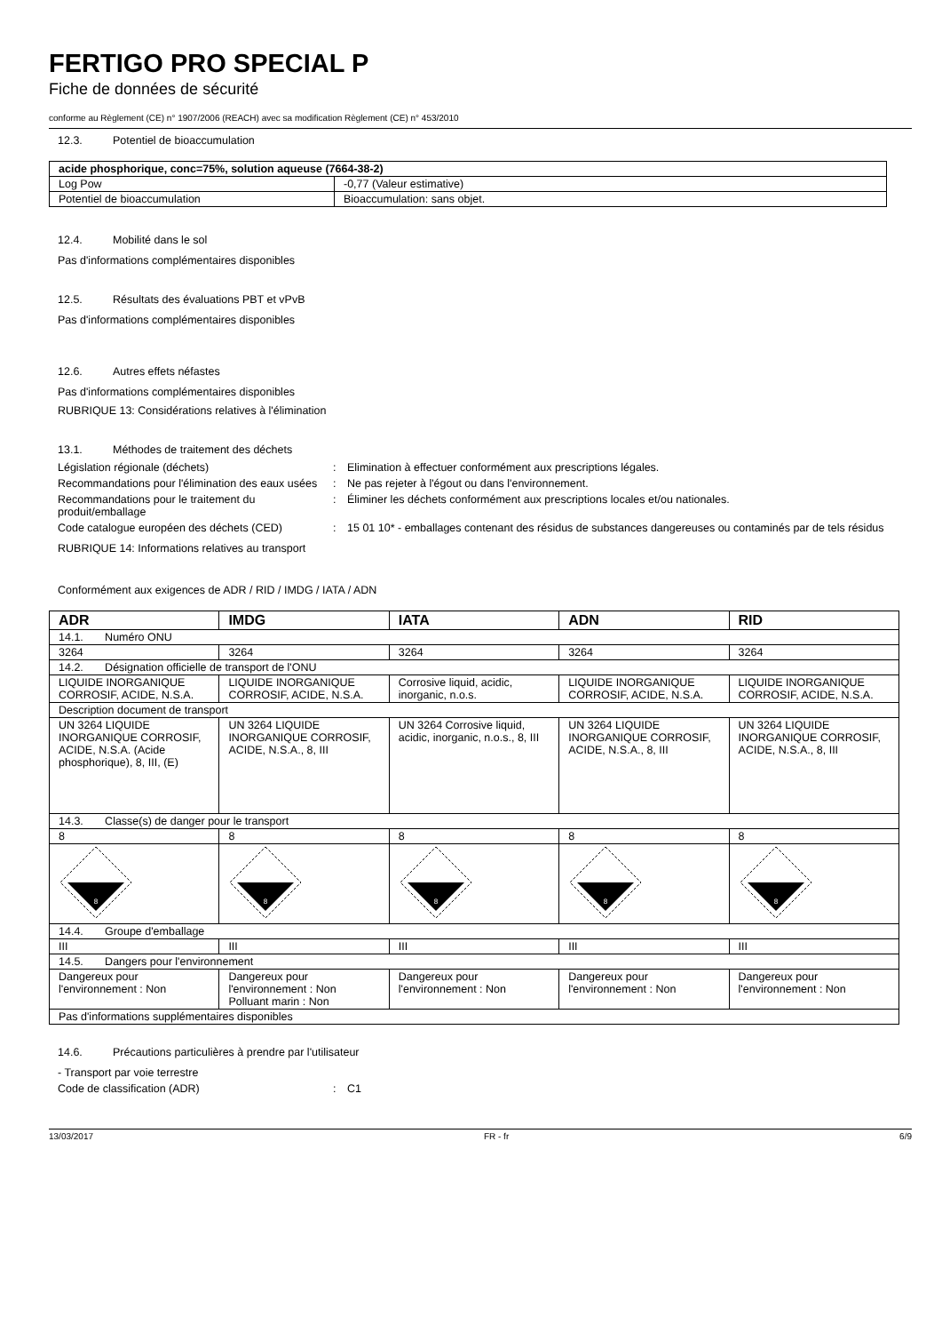FERTIGO PRO SPECIAL P
Fiche de données de sécurité
conforme au Règlement (CE) n° 1907/2006 (REACH) avec sa modification Règlement (CE) n° 453/2010
12.3. Potentiel de bioaccumulation
| acide phosphorique, conc=75%, solution aqueuse (7664-38-2) | |
| --- | --- |
| Log Pow | -0,77 (Valeur estimative) |
| Potentiel de bioaccumulation | Bioaccumulation: sans objet. |
12.4. Mobilité dans le sol
Pas d'informations complémentaires disponibles
12.5. Résultats des évaluations PBT et vPvB
Pas d'informations complémentaires disponibles
12.6. Autres effets néfastes
Pas d'informations complémentaires disponibles
RUBRIQUE 13: Considérations relatives à l'élimination
13.1. Méthodes de traitement des déchets
Législation régionale (déchets)
:
Elimination à effectuer conformément aux prescriptions légales.
Recommandations pour l'élimination des eaux usées
:
Ne pas rejeter à l'égout ou dans l'environnement.
Recommandations pour le traitement du produit/emballage
:
Éliminer les déchets conformément aux prescriptions locales et/ou nationales.
Code catalogue européen des déchets (CED)
:
15 01 10* - emballages contenant des résidus de substances dangereuses ou contaminés par de tels résidus
RUBRIQUE 14: Informations relatives au transport
Conformément aux exigences de ADR / RID / IMDG / IATA / ADN
| ADR | IMDG | IATA | ADN | RID |
| --- | --- | --- | --- | --- |
| 14.1. Numéro ONU | | | | |
| 3264 | 3264 | 3264 | 3264 | 3264 |
| 14.2. Désignation officielle de transport de l'ONU | | | | |
| LIQUIDE INORGANIQUE CORROSIF, ACIDE, N.S.A. | LIQUIDE INORGANIQUE CORROSIF, ACIDE, N.S.A. | Corrosive liquid, acidic, inorganic, n.o.s. | LIQUIDE INORGANIQUE CORROSIF, ACIDE, N.S.A. | LIQUIDE INORGANIQUE CORROSIF, ACIDE, N.S.A. |
| Description document de transport | | | | |
| UN 3264 LIQUIDE INORGANIQUE CORROSIF, ACIDE, N.S.A. (Acide phosphorique), 8, III, (E) | UN 3264 LIQUIDE INORGANIQUE CORROSIF, ACIDE, N.S.A., 8, III | UN 3264 Corrosive liquid, acidic, inorganic, n.o.s., 8, III | UN 3264 LIQUIDE INORGANIQUE CORROSIF, ACIDE, N.S.A., 8, III | UN 3264 LIQUIDE INORGANIQUE CORROSIF, ACIDE, N.S.A., 8, III |
| 14.3. Classe(s) de danger pour le transport | | | | |
| 8 | 8 | 8 | 8 | 8 |
| 8 | 8 | 8 | 8 | 8 |
| 14.4. Groupe d'emballage | | | | |
| III | III | III | III | III |
| 14.5. Dangers pour l'environnement | | | | |
| Dangereux pour l'environnement : Non | Dangereux pour l'environnement : Non Polluant marin : Non | Dangereux pour l'environnement : Non | Dangereux pour l'environnement : Non | Dangereux pour l'environnement : Non |
| Pas d'informations supplémentaires disponibles | | | | |
14.6. Précautions particulières à prendre par l'utilisateur
- Transport par voie terrestre
Code de classification (ADR)
:
C1
13/03/2017 FR - fr 6/9